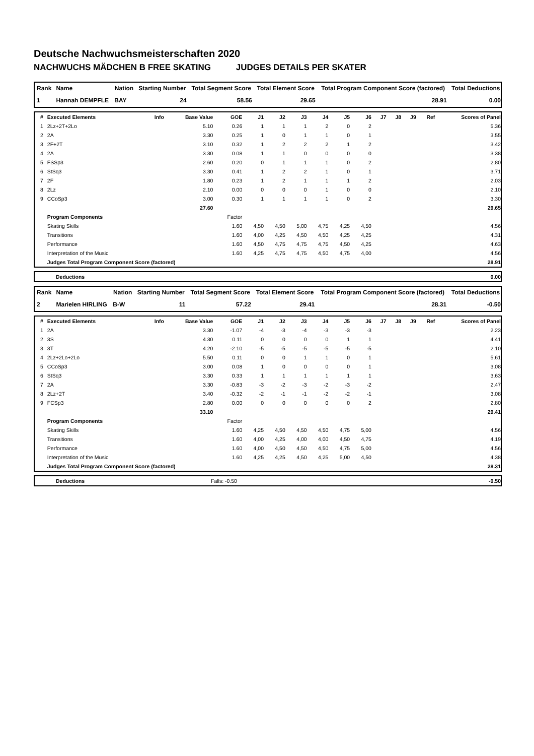Deutsche Nachwuchsmeisterschaften 2020
NACHWUCHS MÄDCHEN B FREE SKATING JUDGES DETAILS PER SKATER
| Rank | Name | Nation | Starting Number | Total Segment Score | Total Element Score | Total Program Component Score (factored) | Total Deductions |
| --- | --- | --- | --- | --- | --- | --- | --- |
| 1 | Hannah DEMPFLE | BAY | 24 | 58.56 | 29.65 | 28.91 | 0.00 |
| # | Executed Elements | Info | Base Value | GOE | J1 | J2 | J3 | J4 | J5 | J6 | J7 | J8 | J9 | Ref | Scores of Panel |
| --- | --- | --- | --- | --- | --- | --- | --- | --- | --- | --- | --- | --- | --- | --- | --- |
| 1 | 2Lz+2T+2Lo | | 5.10 | 0.26 | 1 | 1 | 1 | 2 | 0 | 2 | | | | | 5.36 |
| 2 | 2A | | 3.30 | 0.25 | 1 | 0 | 1 | 1 | 0 | 1 | | | | | 3.55 |
| 3 | 2F+2T | | 3.10 | 0.32 | 1 | 2 | 2 | 2 | 1 | 2 | | | | | 3.42 |
| 4 | 2A | | 3.30 | 0.08 | 1 | 1 | 0 | 0 | 0 | 0 | | | | | 3.38 |
| 5 | FSSp3 | | 2.60 | 0.20 | 0 | 1 | 1 | 1 | 0 | 2 | | | | | 2.80 |
| 6 | StSq3 | | 3.30 | 0.41 | 1 | 2 | 2 | 1 | 0 | 1 | | | | | 3.71 |
| 7 | 2F | | 1.80 | 0.23 | 1 | 2 | 1 | 1 | 1 | 2 | | | | | 2.03 |
| 8 | 2Lz | | 2.10 | 0.00 | 0 | 0 | 0 | 1 | 0 | 0 | | | | | 2.10 |
| 9 | CCoSp3 | | 3.00 | 0.30 | 1 | 1 | 1 | 1 | 0 | 2 | | | | | 3.30 |
| | | | 27.60 | | | | | | | | | | | | 29.65 |
| | Program Components | | | Factor | | | | | | | | | | | |
| | Skating Skills | | | 1.60 | 4,50 | 4,50 | 5,00 | 4,75 | 4,25 | 4,50 | | | | | 4.56 |
| | Transitions | | | 1.60 | 4,00 | 4,25 | 4,50 | 4,50 | 4,25 | 4,25 | | | | | 4.31 |
| | Performance | | | 1.60 | 4,50 | 4,75 | 4,75 | 4,75 | 4,50 | 4,25 | | | | | 4.63 |
| | Interpretation of the Music | | | 1.60 | 4,25 | 4,75 | 4,75 | 4,50 | 4,75 | 4,00 | | | | | 4.56 |
| | Judges Total Program Component Score (factored) | | | | | | | | | | | | | | 28.91 |
| | Deductions | 0.00 |
| Rank | Name | Nation | Starting Number | Total Segment Score | Total Element Score | Total Program Component Score (factored) | Total Deductions |
| --- | --- | --- | --- | --- | --- | --- | --- |
| 2 | Marielen HIRLING | B-W | 11 | 57.22 | 29.41 | 28.31 | -0.50 |
| # | Executed Elements | Info | Base Value | GOE | J1 | J2 | J3 | J4 | J5 | J6 | J7 | J8 | J9 | Ref | Scores of Panel |
| --- | --- | --- | --- | --- | --- | --- | --- | --- | --- | --- | --- | --- | --- | --- | --- |
| 1 | 2A | | 3.30 | -1.07 | -4 | -3 | -4 | -3 | -3 | -3 | | | | | 2.23 |
| 2 | 3S | | 4.30 | 0.11 | 0 | 0 | 0 | 0 | 1 | 1 | | | | | 4.41 |
| 3 | 3T | | 4.20 | -2.10 | -5 | -5 | -5 | -5 | -5 | -5 | | | | | 2.10 |
| 4 | 2Lz+2Lo+2Lo | | 5.50 | 0.11 | 0 | 0 | 1 | 1 | 0 | 1 | | | | | 5.61 |
| 5 | CCoSp3 | | 3.00 | 0.08 | 1 | 0 | 0 | 0 | 0 | 1 | | | | | 3.08 |
| 6 | StSq3 | | 3.30 | 0.33 | 1 | 1 | 1 | 1 | 1 | 1 | | | | | 3.63 |
| 7 | 2A | | 3.30 | -0.83 | -3 | -2 | -3 | -2 | -3 | -2 | | | | | 2.47 |
| 8 | 2Lz+2T | | 3.40 | -0.32 | -2 | -1 | -1 | -2 | -2 | -1 | | | | | 3.08 |
| 9 | FCSp3 | | 2.80 | 0.00 | 0 | 0 | 0 | 0 | 0 | 2 | | | | | 2.80 |
| | | | 33.10 | | | | | | | | | | | | 29.41 |
| | Program Components | | | Factor | | | | | | | | | | | |
| | Skating Skills | | | 1.60 | 4,25 | 4,50 | 4,50 | 4,50 | 4,75 | 5,00 | | | | | 4.56 |
| | Transitions | | | 1.60 | 4,00 | 4,25 | 4,00 | 4,00 | 4,50 | 4,75 | | | | | 4.19 |
| | Performance | | | 1.60 | 4,00 | 4,50 | 4,50 | 4,50 | 4,75 | 5,00 | | | | | 4.56 |
| | Interpretation of the Music | | | 1.60 | 4,25 | 4,25 | 4,50 | 4,25 | 5,00 | 4,50 | | | | | 4.38 |
| | Judges Total Program Component Score (factored) | | | | | | | | | | | | | | 28.31 |
| | Deductions | Falls: -0.50 | -0.50 |